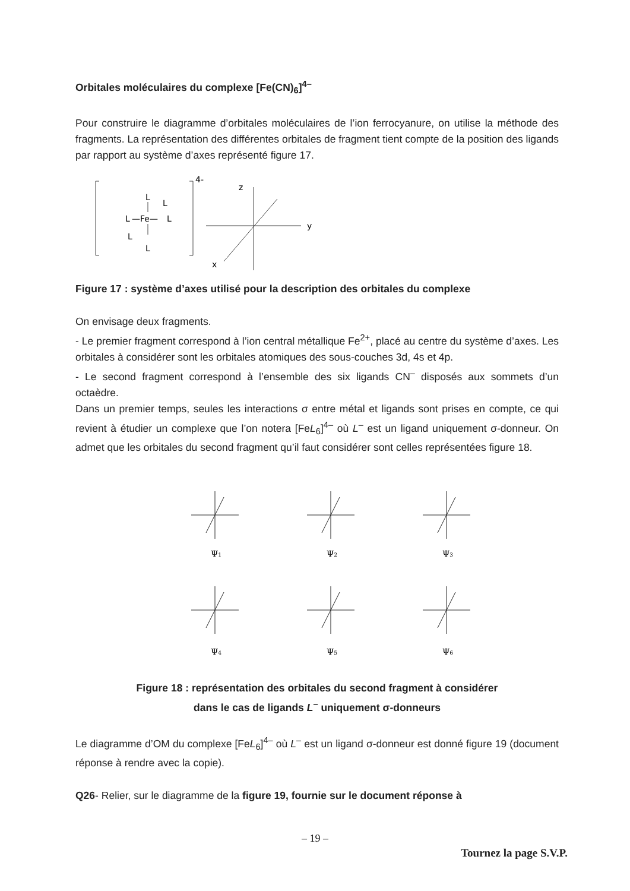Orbitales moléculaires du complexe [Fe(CN)<sub>6</sub>]<sup>4–</sup>
Pour construire le diagramme d’orbitales moléculaires de l’ion ferrocyanure, on utilise la méthode des fragments. La représentation des différentes orbitales de fragment tient compte de la position des ligands par rapport au système d’axes représenté figure 17.
4-
L
—Fe—
L
L
L
L
L
z
y
x
Figure 17 : système d’axes utilisé pour la description des orbitales du complexe
On envisage deux fragments.
- Le premier fragment correspond à l’ion central métallique Fe<sup>2+</sup>, placé au centre du système d’axes. Les orbitales à considérer sont les orbitales atomiques des sous-couches 3d, 4s et 4p.
- Le second fragment correspond à l’ensemble des six ligands CN<sup>–</sup> disposés aux sommets d’un octaèdre.
Dans un premier temps, seules les interactions σ entre métal et ligands sont prises en compte, ce qui revient à étudier un complexe que l’on notera [FeL<sub>6</sub>]<sup>4–</sup> où L<sup>–</sup> est un ligand uniquement σ-donneur. On admet que les orbitales du second fragment qu’il faut considérer sont celles représentées figure 18.
Ψ1
Ψ2
Ψ3
Ψ4
Ψ5
Ψ6
Figure 18 : représentation des orbitales du second fragment à considérer
dans le cas de ligands L<sup>–</sup> uniquement σ-donneurs
Le diagramme d’OM du complexe [FeL<sub>6</sub>]<sup>4–</sup> où L<sup>–</sup> est un ligand σ-donneur est donné figure 19 (document réponse à rendre avec la copie).
Q26- Relier, sur le diagramme de la figure 19, fournie sur le document réponse à
– 19 –
Tournez la page S.V.P.